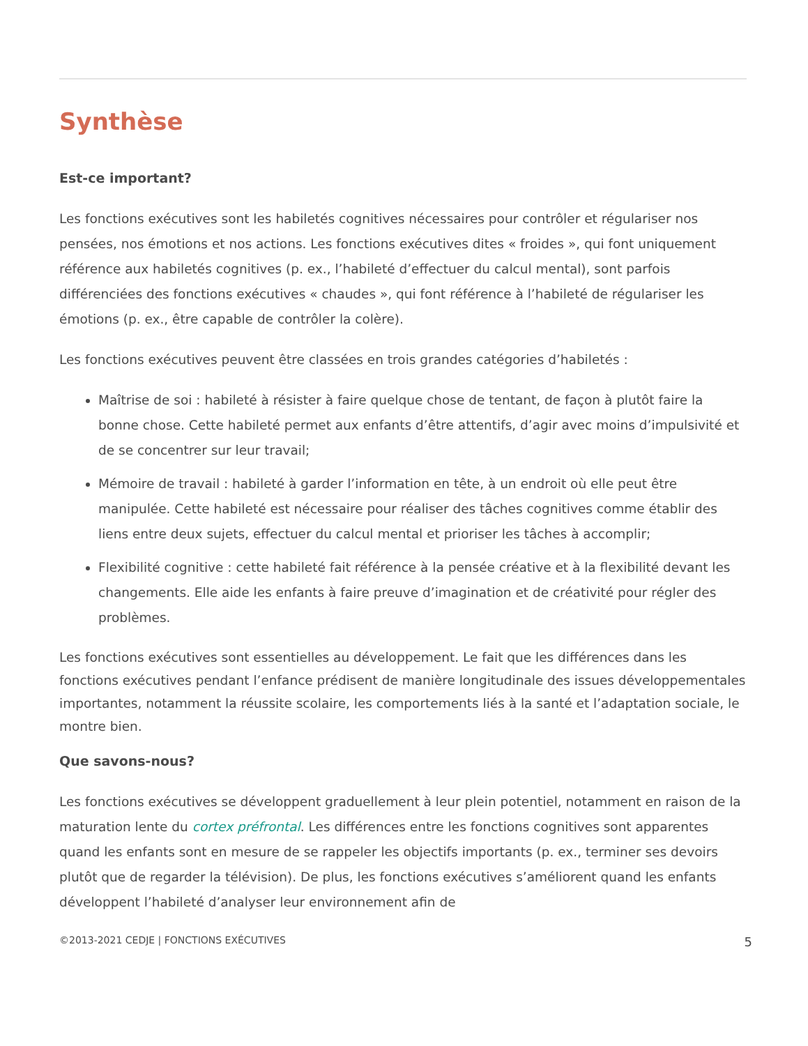Synthèse
Est-ce important?
Les fonctions exécutives sont les habiletés cognitives nécessaires pour contrôler et régulariser nos pensées, nos émotions et nos actions. Les fonctions exécutives dites « froides », qui font uniquement référence aux habiletés cognitives (p. ex., l’habileté d’effectuer du calcul mental), sont parfois différenciées des fonctions exécutives « chaudes », qui font référence à l’habileté de régulariser les émotions (p. ex., être capable de contrôler la colère).
Les fonctions exécutives peuvent être classées en trois grandes catégories d’habiletés :
Maîtrise de soi : habileté à résister à faire quelque chose de tentant, de façon à plutôt faire la bonne chose. Cette habileté permet aux enfants d’être attentifs, d’agir avec moins d’impulsivité et de se concentrer sur leur travail;
Mémoire de travail : habileté à garder l’information en tête, à un endroit où elle peut être manipulée. Cette habileté est nécessaire pour réaliser des tâches cognitives comme établir des liens entre deux sujets, effectuer du calcul mental et prioriser les tâches à accomplir;
Flexibilité cognitive : cette habileté fait référence à la pensée créative et à la flexibilité devant les changements. Elle aide les enfants à faire preuve d’imagination et de créativité pour régler des problèmes.
Les fonctions exécutives sont essentielles au développement. Le fait que les différences dans les fonctions exécutives pendant l’enfance prédisent de manière longitudinale des issues développementales importantes, notamment la réussite scolaire, les comportements liés à la santé et l’adaptation sociale, le montre bien.
Que savons-nous?
Les fonctions exécutives se développent graduellement à leur plein potentiel, notamment en raison de la maturation lente du cortex préfrontal. Les différences entre les fonctions cognitives sont apparentes quand les enfants sont en mesure de se rappeler les objectifs importants (p. ex., terminer ses devoirs plutôt que de regarder la télévision). De plus, les fonctions exécutives s’améliorent quand les enfants développent l’habileté d’analyser leur environnement afin de
©2013-2021 CEDJE | FONCTIONS EXÉCUTIVES 5